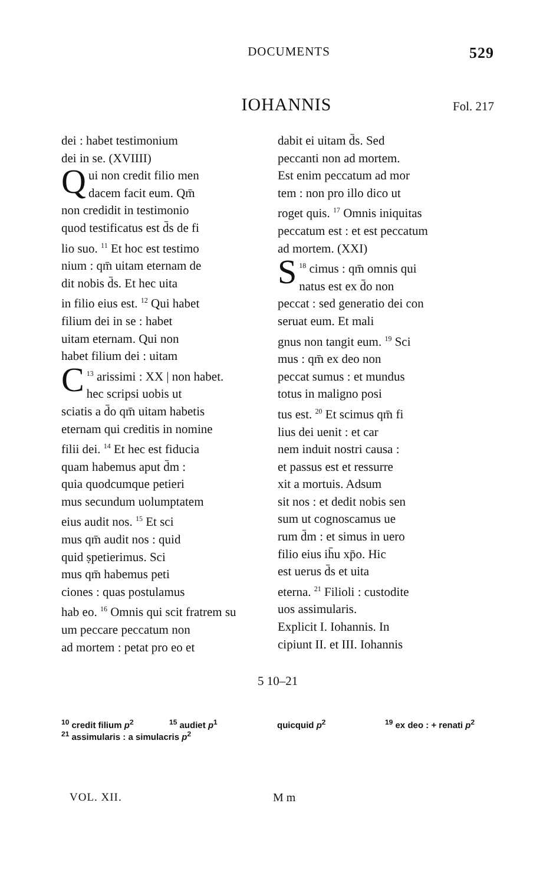DOCUMENTS
529
IOHANNIS
Fol. 217
dei : habet testimonium
dei in se. (XVIIII)
Qui non credit filio men
dacem facit eum. Qm̄
non credidit in testimonio
quod testificatus est d̄s de fi
lio suo. <sup>11</sup> Et hoc est testimo
nium : qm̄ uitam eternam de
dit nobis d̄s. Et hec uita
in filio eius est. <sup>12</sup> Qui habet
filium dei in se : habet
uitam eternam. Qui non
habet filium dei : uitam
<sup>13</sup> C arissimi : XX | non habet.
hec scripsi uobis ut
sciatis a d̄o qm̄ uitam habetis
eternam qui creditis in nomine
filii dei. <sup>14</sup> Et hec est fiducia
quam habemus aput d̄m :
quia quodcumque petieri
mus secundum uolumptatem
eius audit nos. <sup>15</sup> Et sci
mus qm̄ audit nos : quid
quid ṣpetierimus. Sci
mus qm̄ habemus peti
ciones : quas postulamus
hab eo. <sup>16</sup> Omnis qui scit fratrem su
um peccare peccatum non
ad mortem : petat pro eo et
dabit ei uitam d̄s. Sed
peccanti non ad mortem.
Est enim peccatum ad mor
tem : non pro illo dico ut
roget quis. <sup>17</sup> Omnis iniquitas
peccatum est : et est peccatum
ad mortem. (XXI)
<sup>18</sup> S cimus : qm̄ omnis qui
natus est ex d̄o non
peccat : sed generatio dei con
seruat eum. Et mali
gnus non tangit eum. <sup>19</sup> Sci
mus : qm̄ ex deo non
peccat sumus : et mundus
totus in maligno posi
tus est. <sup>20</sup> Et scimus qm̄ fi
lius dei uenit : et car
nem induit nostri causa :
et passus est et ressurre
xit a mortuis. Adsum
sit nos : et dedit nobis sen
sum ut cognoscamus ue
rum d̄m : et simus in uero
filio eius ih̄u xp̄o. Hic
est uerus d̄s et uita
eterna. <sup>21</sup> Filioli : custodite
uos assimularis.
Explicit I. Iohannis. In
cipiunt II. et III. Iohannis
5 10–21
<sup>10</sup> credit filium p<sup>2</sup> <sup>15</sup> audiet p<sup>1</sup> quicquid p<sup>2</sup> <sup>19</sup> ex deo : + renati p<sup>2</sup> <sup>21</sup> assimularis : a simulacris p<sup>2</sup>
VOL. XII. M m